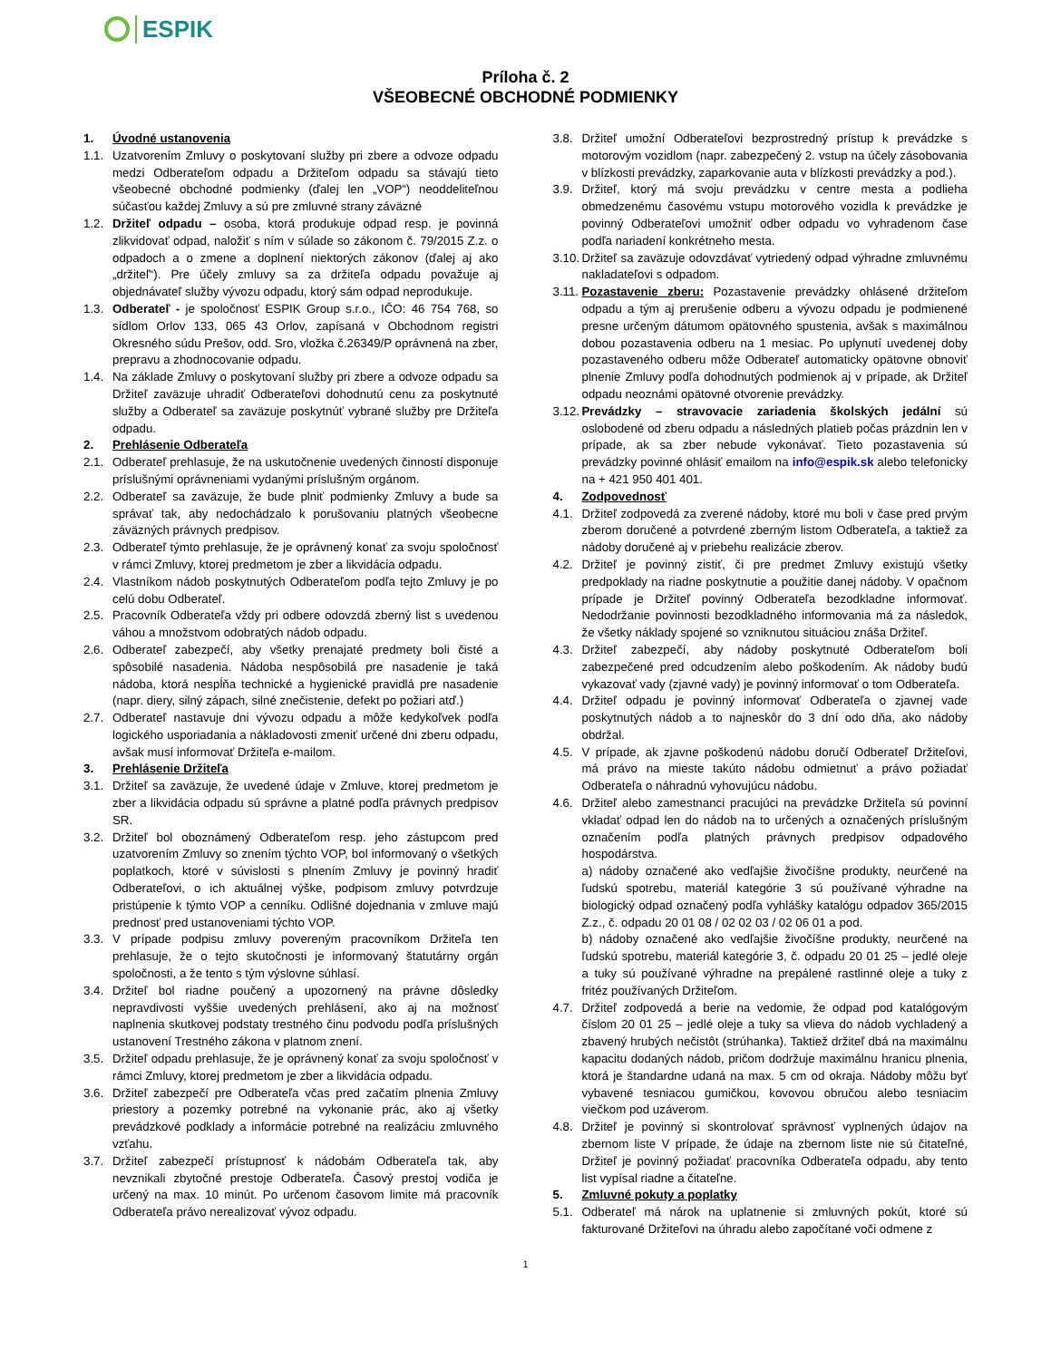ESPIK
Príloha č. 2
VŠEOBECNÉ OBCHODNÉ PODMIENKY
1. Úvodné ustanovenia
1.1. Uzatvorením Zmluvy o poskytovaní služby pri zbere a odvoze odpadu medzi Odberateľom odpadu a Držiteľom odpadu sa stávajú tieto všeobecné obchodné podmienky (ďalej len „VOP“) neoddeliteľnou súčasťou každej Zmluvy a sú pre zmluvné strany záväzné
1.2. Držiteľ odpadu – osoba, ktorá produkuje odpad resp. je povinná zlikvidovať odpad, naložiť s ním v súlade so zákonom č. 79/2015 Z.z. o odpadoch a o zmene a doplnení niektorých zákonov (ďalej aj ako „držiteľ“). Pre účely zmluvy sa za držiteľa odpadu považuje aj objednávateľ služby vývozu odpadu, ktorý sám odpad neprodukuje.
1.3. Odberateľ - je spoločnosť ESPIK Group s.r.o., IČO: 46 754 768, so sídlom Orlov 133, 065 43 Orlov, zapísaná v Obchodnom registri Okresného súdu Prešov, odd. Sro, vložka č.26349/P oprávnená na zber, prepravu a zhodnocovanie odpadu.
1.4. Na základe Zmluvy o poskytovaní služby pri zbere a odvoze odpadu sa Držiteľ zaväzuje uhradiť Odberateľovi dohodnutú cenu za poskytnuté služby a Odberateľ sa zaväzuje poskytnúť vybrané služby pre Držiteľa odpadu.
2. Prehlásenie Odberateľa
2.1. Odberateľ prehlasuje, že na uskutočnenie uvedených činností disponuje príslušnými oprávneniami vydanými príslušným orgánom.
2.2. Odberateľ sa zaväzuje, že bude plniť podmienky Zmluvy a bude sa správať tak, aby nedochádzalo k porušovaniu platných všeobecne záväzných právnych predpisov.
2.3. Odberateľ týmto prehlasuje, že je oprávnený konať za svoju spoločnosť v rámci Zmluvy, ktorej predmetom je zber a likvidácia odpadu.
2.4. Vlastníkom nádob poskytnutých Odberateľom podľa tejto Zmluvy je po celú dobu Odberateľ.
2.5. Pracovník Odberateľa vždy pri odbere odovzdá zberný list s uvedenou váhou a množstvom odobratých nádob odpadu.
2.6. Odberateľ zabezpečí, aby všetky prenajaté predmety boli čisté a spôsobilé nasadenia. Nádoba nespôsobilá pre nasadenie je taká nádoba, ktorá nespĺňa technické a hygienické pravidlá pre nasadenie (napr. diery, silný zápach, silné znečistenie, defekt po požiari atď.)
2.7. Odberateľ nastavuje dni vývozu odpadu a môže kedykoľvek podľa logického usporiadania a nákladovosti zmeniť určené dni zberu odpadu, avšak musí informovať Držiteľa e-mailom.
3. Prehlásenie Držiteľa
3.1. Držiteľ sa zaväzuje, že uvedené údaje v Zmluve, ktorej predmetom je zber a likvidácia odpadu sú správne a platné podľa právnych predpisov SR.
3.2. Držiteľ bol oboznámený Odberateľom resp. jeho zástupcom pred uzatvorením Zmluvy so znením týchto VOP, bol informovaný o všetkých poplatkoch, ktoré v súvislosti s plnením Zmluvy je povinný hradiť Odberateľovi, o ich aktuálnej výške, podpisom zmluvy potvrdzuje pristúpenie k týmto VOP a cenníku. Odlišné dojednania v zmluve majú prednosť pred ustanoveniami týchto VOP.
3.3. V prípade podpisu zmluvy povereným pracovníkom Držiteľa ten prehlasuje, že o tejto skutočnosti je informovaný štatutárny orgán spoločnosti, a že tento s tým výslovne súhlasí.
3.4. Držiteľ bol riadne poučený a upozornený na právne dôsledky nepravdivosti vyššie uvedených prehlásení, ako aj na možnosť naplnenia skutkovej podstaty trestného činu podvodu podľa príslušných ustanovení Trestného zákona v platnom znení.
3.5. Držiteľ odpadu prehlasuje, že je oprávnený konať za svoju spoločnosť v rámci Zmluvy, ktorej predmetom je zber a likvidácia odpadu.
3.6. Držiteľ zabezpečí pre Odberateľa včas pred začatím plnenia Zmluvy priestory a pozemky potrebné na vykonanie prác, ako aj všetky prevádzkové podklady a informácie potrebné na realizáciu zmluvného vzťahu.
3.7. Držiteľ zabezpečí prístupnosť k nádobám Odberateľa tak, aby nevznikali zbytočné prestoje Odberateľa. Časový prestoj vodiča je určený na max. 10 minút. Po určenom časovom limite má pracovník Odberateľa právo nerealizovať vývoz odpadu.
3.8. Držiteľ umožní Odberateľovi bezprostredný prístup k prevádzke s motorovým vozidlom (napr. zabezpečený 2. vstup na účely zásobovania v blízkosti prevádzky, zaparkovanie auta v blízkosti prevádzky a pod.).
3.9. Držiteľ, ktorý má svoju prevádzku v centre mesta a podlieha obmedzenému časovému vstupu motorového vozidla k prevádzke je povinný Odberateľovi umožniť odber odpadu vo vyhradenom čase podľa nariadení konkrétneho mesta.
3.10.
Držiteľ sa zaväzuje odovzdávať vytriedený odpad výhradne zmluvnému nakladateľovi s odpadom.
3.11.
Pozastavenie zberu: Pozastavenie prevádzky ohlásené držiteľom odpadu a tým aj prerušenie odberu a vývozu odpadu je podmienené presne určeným dátumom opätovného spustenia, avšak s maximálnou dobou pozastavenia odberu na 1 mesiac. Po uplynutí uvedenej doby pozastaveného odberu môže Odberateľ automaticky opätovne obnoviť plnenie Zmluvy podľa dohodnutých podmienok aj v prípade, ak Držiteľ odpadu neoznámi opätovné otvorenie prevádzky.
3.12.
Prevádzky – stravovacie zariadenia školských jedální sú oslobodené od zberu odpadu a následných platieb počas prázdnin len v prípade, ak sa zber nebude vykonávať. Tieto pozastavenia sú prevádzky povinné ohlásiť emailom na info@espik.sk alebo telefonicky na + 421 950 401 401.
4. Zodpovednosť
4.1. Držiteľ zodpovedá za zverené nádoby, ktoré mu boli v čase pred prvým zberom doručené a potvrdené zberným listom Odberateľa, a taktiež za nádoby doručené aj v priebehu realizácie zberov.
4.2. Držiteľ je povinný zistiť, či pre predmet Zmluvy existujú všetky predpoklady na riadne poskytnutie a použitie danej nádoby. V opačnom prípade je Držiteľ povinný Odberateľa bezodkladne informovať. Nedodržanie povinnosti bezodkladného informovania má za následok, že všetky náklady spojené so vzniknutou situáciou znáša Držiteľ.
4.3. Držiteľ zabezpečí, aby nádoby poskytnuté Odberateľom boli zabezpečené pred odcudzením alebo poškodením. Ak nádoby budú vykazovať vady (zjavné vady) je povinný informovať o tom Odberateľa.
4.4. Držiteľ odpadu je povinný informovať Odberateľa o zjavnej vade poskytnutých nádob a to najneskôr do 3 dní odo dňa, ako nádoby obdržal.
4.5. V prípade, ak zjavne poškodenú nádobu doručí Odberateľ Držiteľovi, má právo na mieste takúto nádobu odmietnuť a právo požiadať Odberateľa o náhradnú vyhovujúcu nádobu.
4.6. Držiteľ alebo zamestnanci pracujúci na prevádzke Držiteľa sú povinní vkladať odpad len do nádob na to určených a označených príslušným označením podľa platných právnych predpisov odpadového hospodárstva.
a) nádoby označené ako vedľajšie živočíšne produkty, neurčené na ľudskú spotrebu, materiál kategórie 3 sú používané výhradne na biologický odpad označený podľa vyhlášky katalógu odpadov 365/2015 Z.z., č. odpadu 20 01 08 / 02 02 03 / 02 06 01 a pod.
b) nádoby označené ako vedľajšie živočíšne produkty, neurčené na ľudskú spotrebu, materiál kategórie 3, č. odpadu 20 01 25 – jedlé oleje a tuky sú používané výhradne na prepálené rastlinné oleje a tuky z fritéz používaných Držiteľom.
4.7. Držiteľ zodpovedá a berie na vedomie, že odpad pod katalógovým číslom 20 01 25 – jedlé oleje a tuky sa vlieva do nádob vychladený a zbavený hrubých nečistôt (strúhanka). Taktiež držiteľ dbá na maximálnu kapacitu dodaných nádob, pričom dodržuje maximálnu hranicu plnenia, ktorá je štandardne udaná na max. 5 cm od okraja. Nádoby môžu byť vybavené tesniacou gumičkou, kovovou obručou alebo tesniacim viečkom pod uzáverom.
4.8. Držiteľ je povinný si skontrolovať správnosť vyplnených údajov na zbernom liste V prípade, že údaje na zbernom liste nie sú čitateľné, Držiteľ je povinný požiadať pracovníka Odberateľa odpadu, aby tento list vypísal riadne a čitateľne.
5. Zmluvné pokuty a poplatky
5.1. Odberateľ má nárok na uplatnenie si zmluvných pokút, ktoré sú fakturované Držiteľovi na úhradu alebo započítané voči odmene z
1